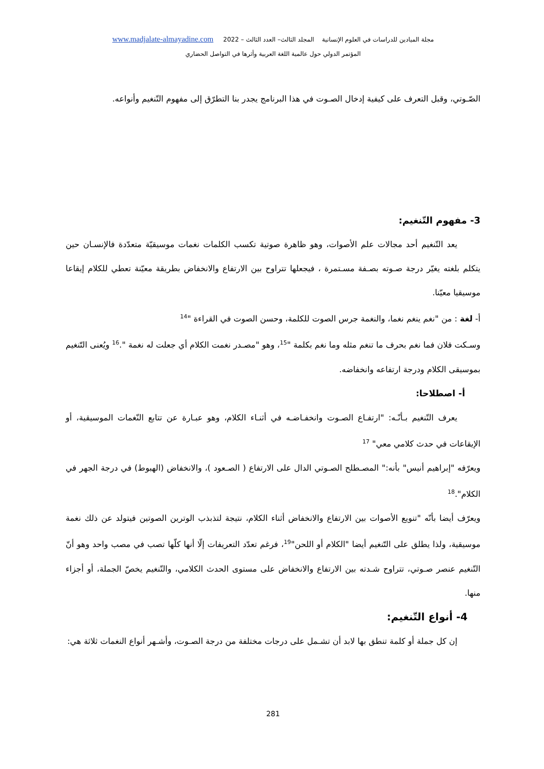مجلة الميادين للدراسات في العلوم الإنسانية المجلد الثالث– العدد الثالث – 2022 www.madjalate-almayadine.com
المؤتمر الدولي حول عالمية اللغة العربية وأثرها في التواصل الحضاري
الصّـوتي، وقبل التعرف على كيفية إدخال الصـوت في هذا البرنامج يجدر بنا التطرّق إلى مفهوم التّنغيم وأنواعه.
3- مفهوم التّنغيم:
يعد التّنغيم أحد مجالات علم الأصوات، وهو ظاهرة صوتية تكسب الكلمات نغمات موسيقيّة متعدّدة فالإنسـان حين يتكلم بلغته يغيّر درجة صـوته بصـفة مسـتمرة ، فيجعلها تتراوح بين الارتفاع والانخفاض بطريقة معيّنة تعطي للكلام إيقاعا موسيقيا معيّنا.
أ- لغة : من "نغم ينغم نغما، والنغمة جرس الصوت للكلمة، وحسن الصوت في القراءة "<sup>14</sup>
وسـكت فلان فما نغم بحرف ما تنغم مثله وما نغم بكلمة "<sup>15</sup>، وهو "مصـدر نغمت الكلام أي جعلت له نغمة ".<sup>16</sup> ويُعنى التّنغيم بموسيقى الكلام ودرجة ارتفاعه وانخفاضه.
أ- اصطلاحا:
يعرف التّنغيم بـأنّـه: "ارتفـاع الصـوت وانخفـاضـه في أثنـاء الكلام، وهو عبـارة عن تتابع النّغمات الموسيقية، أو الإيقاعات في حدث كلامي معي" <sup>17</sup>
ويعرّفه "إبراهيم أنيس" بأنه:" المصـطلح الصـوتي الدال على الارتفاع ( الصـعود )، والانخفاض (الهبوط) في درجة الجهر في الكلام".<sup>18</sup>
ويعرّف أيضا بأنّه "تنويع الأصوات بين الارتفاع والانخفاض أثناء الكلام، نتيجة لتذبذب الوترين الصوتين فيتولد عن ذلك نغمة موسيقية، ولذا يطلق على التّنغيم أيضا "الكلام أو اللحن"<sup>19</sup>، فرغم تعدّد التعريفات إلّا أنها كلّها تصب في مصب واحد وهو أنّ التّنغيم عنصر صـوتي، تتراوح شـدته بين الارتفاع والانخفاض على مستوى الحدث الكلامي، والتّنغيم يخصّ الجملة، أو أجزاء منها.
4- أنواع التّنغيم:
إن كل جملة أو كلمة تنطق بها لابد أن تشـمل على درجات مختلفة من درجة الصـوت، وأشـهر أنواع النغمات ثلاثة هي:
281